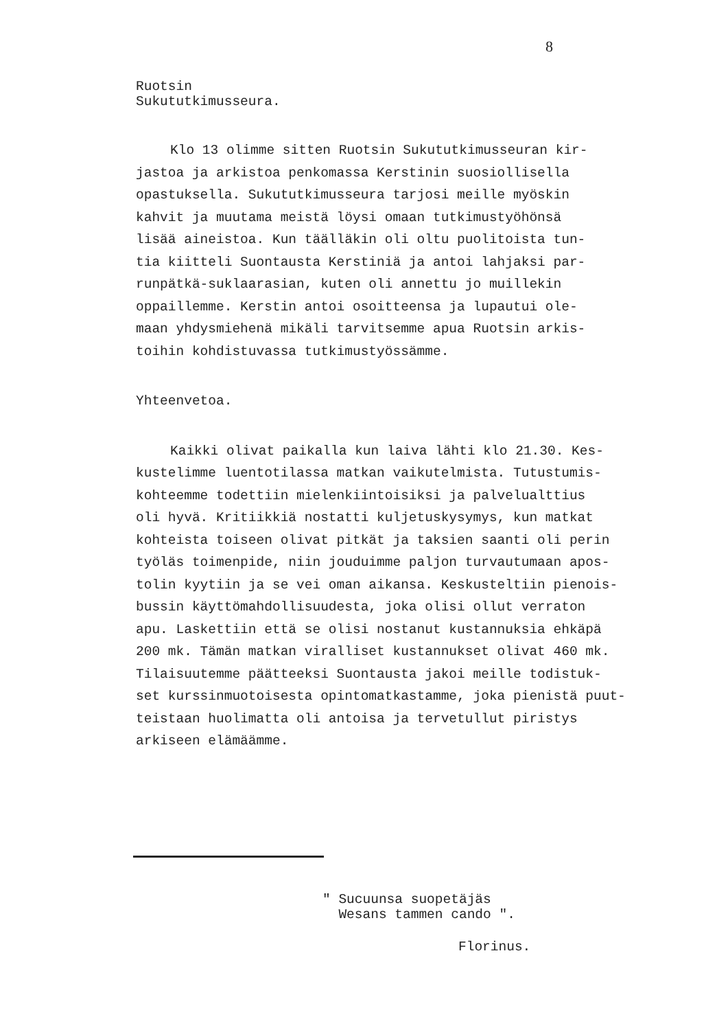8
Ruotsin
Sukututkimusseura.
Klo 13 olimme sitten Ruotsin Sukututkimusseuran kir-
jastoa ja arkistoa penkomassa Kerstinin suosiollisella
opastuksella. Sukututkimusseura tarjosi meille myöskin
kahvit ja muutama meistä löysi omaan tutkimustyöhönsä
lisää aineistoa. Kun täälläkin oli oltu puolitoista tun-
tia kiitteli Suontausta Kerstiniä ja antoi lahjaksi par-
runpätkä-suklaarasian, kuten oli annettu jo muillekin
oppaillemme. Kerstin antoi osoitteensa ja lupautui ole-
maan yhdysmiehenä mikäli tarvitsemme apua Ruotsin arkis-
toihin kohdistuvassa tutkimustyössämme.
Yhteenvetoa.
Kaikki olivat paikalla kun laiva lähti klo 21.30. Kes-
kustelimme luentotilassa matkan vaikutelmista. Tutustumis-
kohteemme todettiin mielenkiintoisiksi ja palvelualttius
oli hyvä. Kritiikkiä nostatti kuljetuskysymys, kun matkat
kohteista toiseen olivat pitkät ja taksien saanti oli perin
työläs toimenpide, niin jouduimme paljon turvautumaan apos-
tolin kyytiin ja se vei oman aikansa. Keskusteltiin pienois-
bussin käyttömahdollisuudesta, joka olisi ollut verraton
apu. Laskettiin että se olisi nostanut kustannuksia ehkäpä
200 mk. Tämän matkan viralliset kustannukset olivat 460 mk.
Tilaisuutemme päätteeksi Suontausta jakoi meille todistuk-
set kurssinmuotoisesta opintomatkastamme, joka pienistä puut-
teistaan huolimatta oli antoisa ja tervetullut piristys
arkiseen elämäämme.
" Sucuunsa suopetäjäs
Wesans tammen cando ".
Florinus.